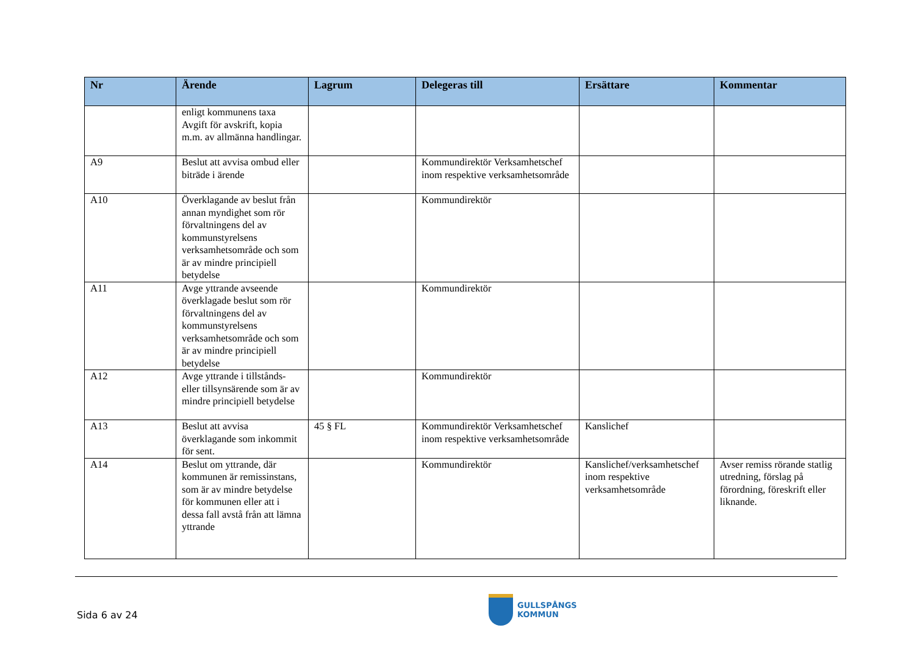| Nr | Ärende | Lagrum | Delegeras till | Ersättare | Kommentar |
| --- | --- | --- | --- | --- | --- |
| | enligt kommunens taxa Avgift för avskrift, kopia m.m. av allmänna handlingar. | | | | |
| A9 | Beslut att avvisa ombud eller biträde i ärende | | Kommundirektör Verksamhetschef inom respektive verksamhetsområde | | |
| A10 | Överklagande av beslut från annan myndighet som rör förvaltningens del av kommunstyrelsens verksamhetsområde och som är av mindre principiell betydelse | | Kommundirektör | | |
| A11 | Avge yttrande avseende överklagade beslut som rör förvaltningens del av kommunstyrelsens verksamhetsområde och som är av mindre principiell betydelse | | Kommundirektör | | |
| A12 | Avge yttrande i tillstånds- eller tillsynsärende som är av mindre principiell betydelse | | Kommundirektör | | |
| A13 | Beslut att avvisa överklagande som inkommit för sent. | 45 § FL | Kommundirektör Verksamhetschef inom respektive verksamhetsområde | Kanslichef | |
| A14 | Beslut om yttrande, där kommunen är remissinstans, som är av mindre betydelse för kommunen eller att i dessa fall avstå från att lämna yttrande | | Kommundirektör | Kanslichef/verksamhetschef inom respektive verksamhetsområde | Avser remiss rörande statlig utredning, förslag på förordning, föreskrift eller liknande. |
Sida 6 av 24
GULLSPÅNGS
KOMMUN